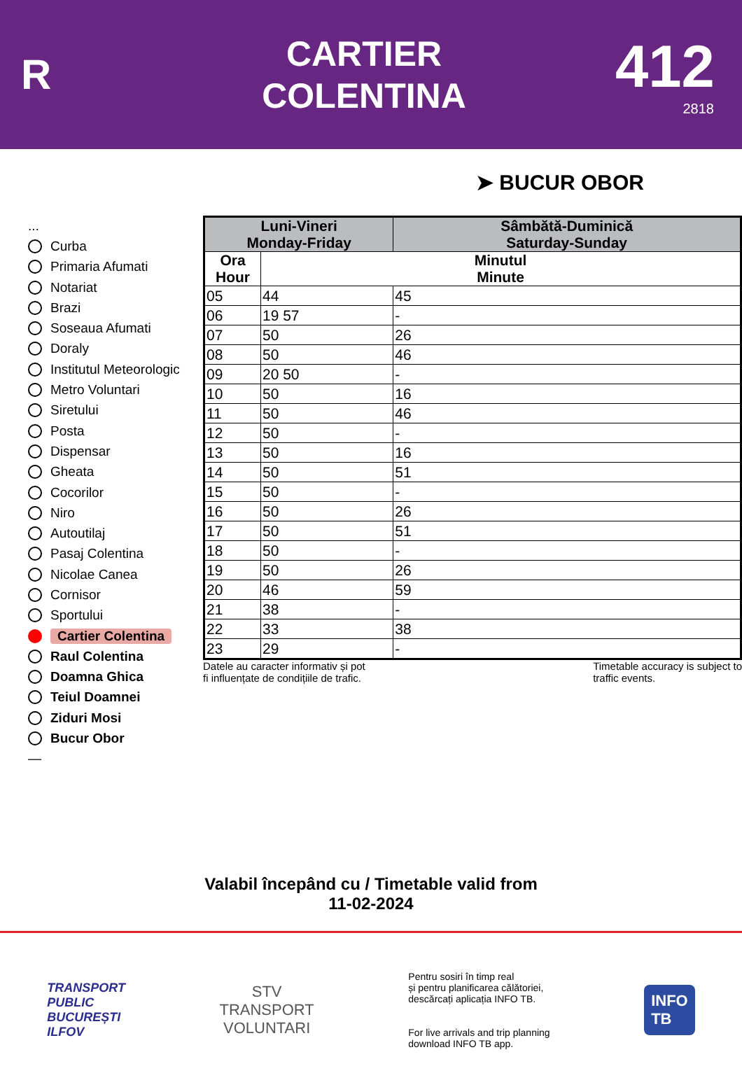R
CARTIER
COLENTINA
412
2818
➤ BUCUR OBOR
...
Curba
Primaria Afumati
Notariat
Brazi
Soseaua Afumati
Doraly
Institutul Meteorologic
Metro Voluntari
Siretului
Posta
Dispensar
Gheata
Cocorilor
Niro
Autoutilaj
Pasaj Colentina
Nicolae Canea
Cornisor
Sportului
Cartier Colentina
Raul Colentina
Doamna Ghica
Teiul Doamnei
Ziduri Mosi
Bucur Obor
—
| Luni-Vineri Monday-Friday | | Sâmbătă-Duminică Saturday-Sunday |
| --- | --- | --- |
| Ora Hour | Minutul Minute | |
| 05 | 44 | 45 |
| 06 | 19 57 | - |
| 07 | 50 | 26 |
| 08 | 50 | 46 |
| 09 | 20 50 | - |
| 10 | 50 | 16 |
| 11 | 50 | 46 |
| 12 | 50 | - |
| 13 | 50 | 16 |
| 14 | 50 | 51 |
| 15 | 50 | - |
| 16 | 50 | 26 |
| 17 | 50 | 51 |
| 18 | 50 | - |
| 19 | 50 | 26 |
| 20 | 46 | 59 |
| 21 | 38 | - |
| 22 | 33 | 38 |
| 23 | 29 | - |
Datele au caracter informativ și pot
fi influențate de condițiile de trafic.
Timetable accuracy is subject to
traffic events.
Valabil începând cu / Timetable valid from
11-02-2024
TRANSPORT
PUBLIC
BUCUREȘTI
ILFOV
STV
TRANSPORT
VOLUNTARI
Pentru sosiri în timp real
și pentru planificarea călătoriei,
descărcați aplicația INFO TB.
For live arrivals and trip planning
download INFO TB app.
INFO
TB